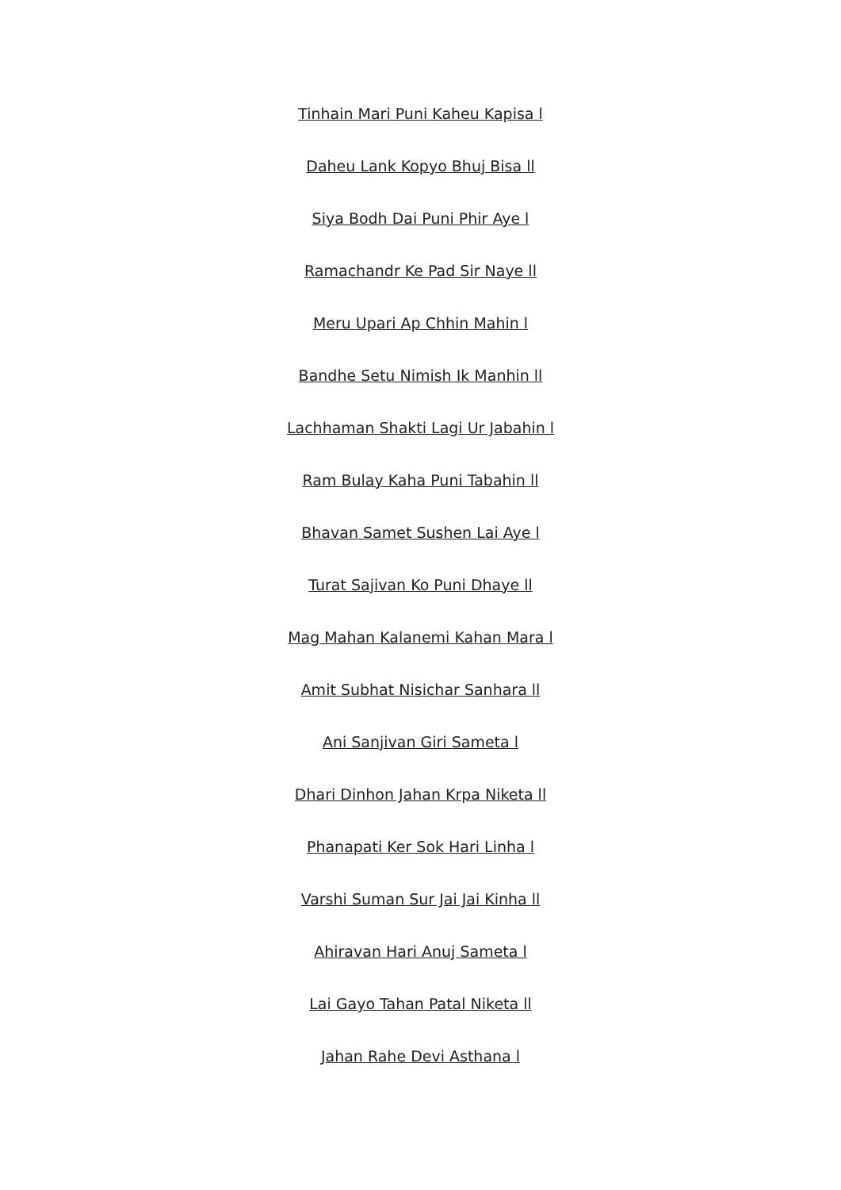Tinhain Mari Puni Kaheu Kapisa l
Daheu Lank Kopyo Bhuj Bisa ll
Siya Bodh Dai Puni Phir Aye l
Ramachandr Ke Pad Sir Naye ll
Meru Upari Ap Chhin Mahin l
Bandhe Setu Nimish Ik Manhin ll
Lachhaman Shakti Lagi Ur Jabahin l
Ram Bulay Kaha Puni Tabahin ll
Bhavan Samet Sushen Lai Aye l
Turat Sajivan Ko Puni Dhaye ll
Mag Mahan Kalanemi Kahan Mara l
Amit Subhat Nisichar Sanhara ll
Ani Sanjivan Giri Sameta l
Dhari Dinhon Jahan Krpa Niketa ll
Phanapati Ker Sok Hari Linha l
Varshi Suman Sur Jai Jai Kinha ll
Ahiravan Hari Anuj Sameta l
Lai Gayo Tahan Patal Niketa ll
Jahan Rahe Devi Asthana l